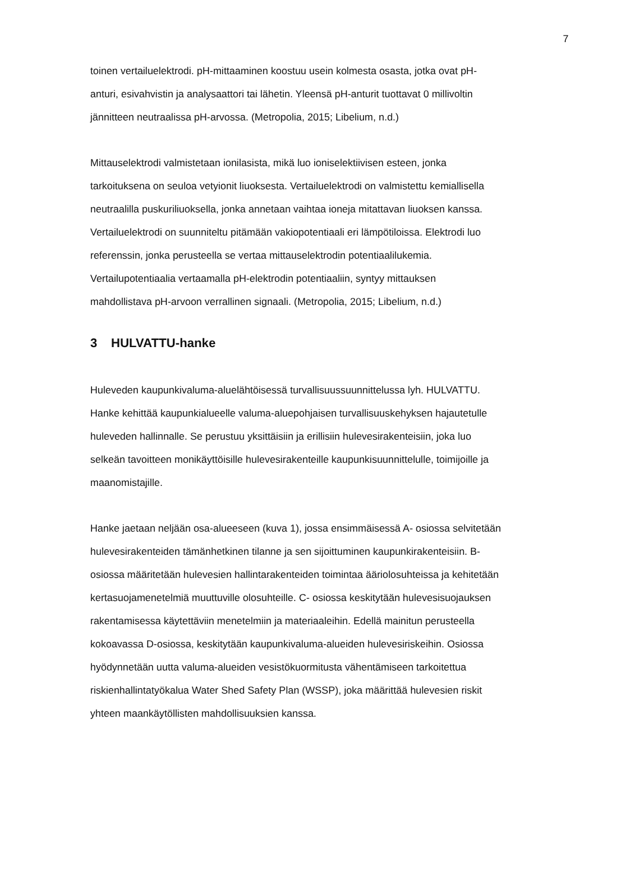7
toinen vertailuelektrodi. pH-mittaaminen koostuu usein kolmesta osasta, jotka ovat pH- anturi, esivahvistin ja analysaattori tai lähetin. Yleensä pH-anturit tuottavat 0 millivoltin jännitteen neutraalissa pH-arvossa. (Metropolia, 2015; Libelium, n.d.)
Mittauselektrodi valmistetaan ionilasista, mikä luo ioniselektiivisen esteen, jonka tarkoituksena on seuloa vetyionit liuoksesta. Vertailuelektrodi on valmistettu kemiallisella neutraalilla puskuriliuoksella, jonka annetaan vaihtaa ioneja mitattavan liuoksen kanssa. Vertailuelektrodi on suunniteltu pitämään vakiopotentiaali eri lämpötiloissa. Elektrodi luo referenssin, jonka perusteella se vertaa mittauselektrodin potentiaalilukemia. Vertailupotentiaalia vertaamalla pH-elektrodin potentiaaliin, syntyy mittauksen mahdollistava pH-arvoon verrallinen signaali. (Metropolia, 2015; Libelium, n.d.)
3 HULVATTU-hanke
Huleveden kaupunkivaluma-aluelähtöisessä turvallisuussuunnittelussa lyh. HULVATTU. Hanke kehittää kaupunkialueelle valuma-aluepohjaisen turvallisuuskehyksen hajautetulle huleveden hallinnalle. Se perustuu yksittäisiin ja erillisiin hulevesirakenteisiin, joka luo selkeän tavoitteen monikäyttöisille hulevesirakenteille kaupunkisuunnittelulle, toimijoille ja maanomistajille.
Hanke jaetaan neljään osa-alueeseen (kuva 1), jossa ensimmäisessä A- osiossa selvitetään hulevesirakenteiden tämänhetkinen tilanne ja sen sijoittuminen kaupunkirakenteisiin. B- osiossa määritetään hulevesien hallintarakenteiden toimintaa ääriolosuhteissa ja kehitetään kertasuojamenetelmiä muuttuville olosuhteille. C- osiossa keskitytään hulevesisuojauksen rakentamisessa käytettäviin menetelmiin ja materiaaleihin. Edellä mainitun perusteella kokoavassa D-osiossa, keskitytään kaupunkivaluma-alueiden hulevesiriskeihin. Osiossa hyödynnetään uutta valuma-alueiden vesistökuormitusta vähentämiseen tarkoitettua riskienhallintatyökalua Water Shed Safety Plan (WSSP), joka määrittää hulevesien riskit yhteen maankäytöllisten mahdollisuuksien kanssa.